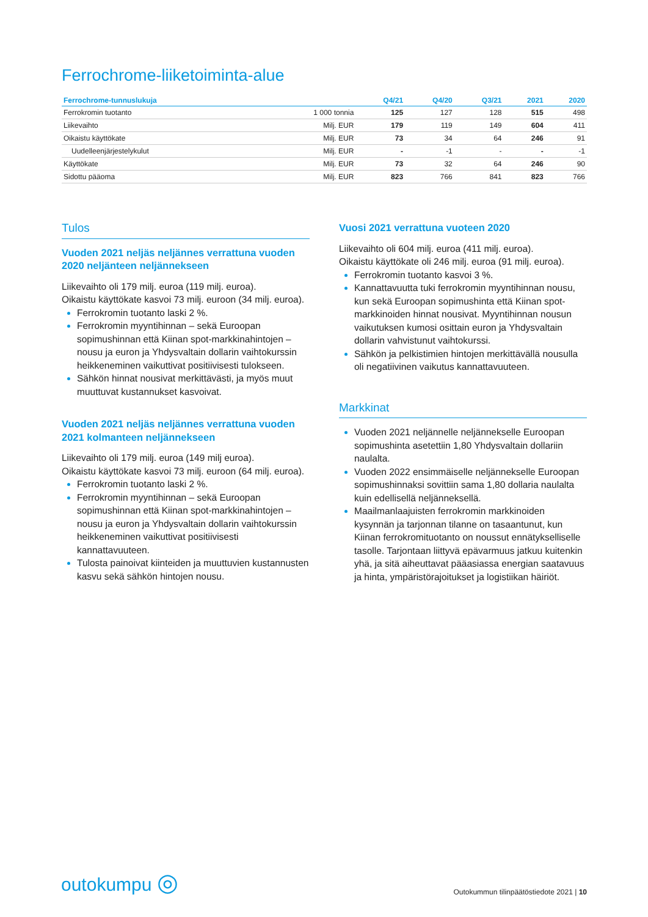Ferrochrome-liiketoiminta-alue
| Ferrochrome-tunnuslukuja | | Q4/21 | Q4/20 | Q3/21 | 2021 | 2020 |
| --- | --- | --- | --- | --- | --- | --- |
| Ferrokromin tuotanto | 1 000 tonnia | 125 | 127 | 128 | 515 | 498 |
| Liikevaihto | Milj. EUR | 179 | 119 | 149 | 604 | 411 |
| Oikaistu käyttökate | Milj. EUR | 73 | 34 | 64 | 246 | 91 |
| Uudelleenjärjestelykulut | Milj. EUR | - | -1 | - | - | -1 |
| Käyttökate | Milj. EUR | 73 | 32 | 64 | 246 | 90 |
| Sidottu pääoma | Milj. EUR | 823 | 766 | 841 | 823 | 766 |
Tulos
Vuoden 2021 neljäs neljännes verrattuna vuoden 2020 neljänteen neljännekseen
Liikevaihto oli 179 milj. euroa (119 milj. euroa).
Oikaistu käyttökate kasvoi 73 milj. euroon (34 milj. euroa).
Ferrokromin tuotanto laski 2 %.
Ferrokromin myyntihinnan – sekä Euroopan sopimushinnan että Kiinan spot-markkinahintojen – nousu ja euron ja Yhdysvaltain dollarin vaihtokurssin heikkeneminen vaikuttivat positiivisesti tulokseen.
Sähkön hinnat nousivat merkittävästi, ja myös muut muuttuvat kustannukset kasvoivat.
Vuoden 2021 neljäs neljännes verrattuna vuoden 2021 kolmanteen neljännekseen
Liikevaihto oli 179 milj. euroa (149 milj euroa).
Oikaistu käyttökate kasvoi 73 milj. euroon (64 milj. euroa).
Ferrokromin tuotanto laski 2 %.
Ferrokromin myyntihinnan – sekä Euroopan sopimushinnan että Kiinan spot-markkinahintojen – nousu ja euron ja Yhdysvaltain dollarin vaihtokurssin heikkeneminen vaikuttivat positiivisesti kannattavuuteen.
Tulosta painoivat kiinteiden ja muuttuvien kustannusten kasvu sekä sähkön hintojen nousu.
Vuosi 2021 verrattuna vuoteen 2020
Liikevaihto oli 604 milj. euroa (411 milj. euroa).
Oikaistu käyttökate oli 246 milj. euroa (91 milj. euroa).
Ferrokromin tuotanto kasvoi 3 %.
Kannattavuutta tuki ferrokromin myyntihinnan nousu, kun sekä Euroopan sopimushinta että Kiinan spot-markkinoiden hinnat nousivat. Myyntihinnan nousun vaikutuksen kumosi osittain euron ja Yhdysvaltain dollarin vahvistunut vaihtokurssi.
Sähkön ja pelkistimien hintojen merkittävällä nousulla oli negatiivinen vaikutus kannattavuuteen.
Markkinat
Vuoden 2021 neljännelle neljännekselle Euroopan sopimushinta asetettiin 1,80 Yhdysvaltain dollariin naulalta.
Vuoden 2022 ensimmäiselle neljännekselle Euroopan sopimushinnaksi sovittiin sama 1,80 dollaria naulalta kuin edellisellä neljänneksellä.
Maailmanlaajuisten ferrokromin markkinoiden kysynnän ja tarjonnan tilanne on tasaantunut, kun Kiinan ferrokromituotanto on noussut ennätykselliselle tasolle. Tarjontaan liittyvä epävarmuus jatkuu kuitenkin yhä, ja sitä aiheuttavat pääasiassa energian saatavuus ja hinta, ympäristörajoitukset ja logistiikan häiriöt.
outokumpu ◎
Outokummun tilinpäätöstiedote 2021 | 10